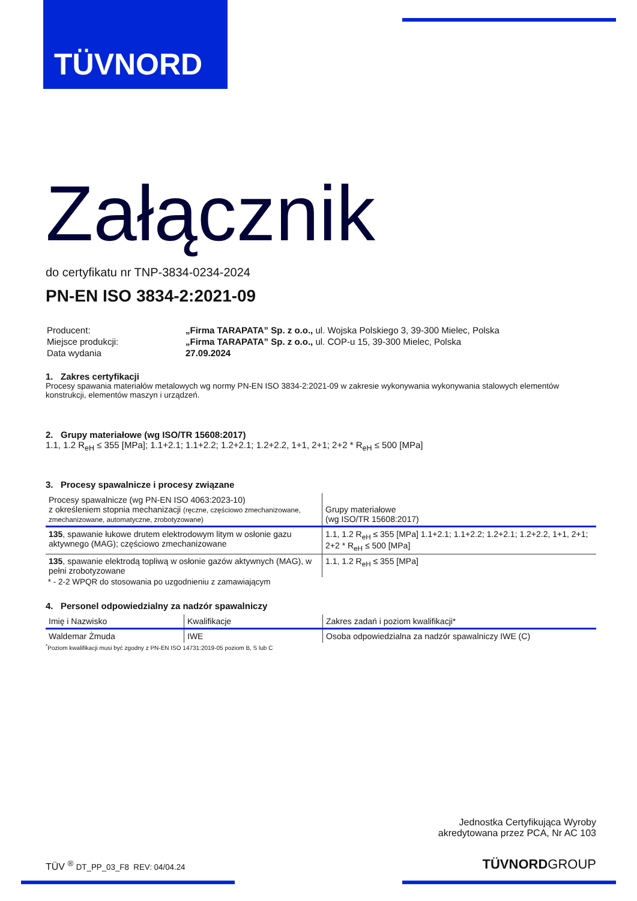TÜVNORD
Załącznik
do certyfikatu nr TNP-3834-0234-2024
PN-EN ISO 3834-2:2021-09
| Producent: | „Firma TARAPATA” Sp. z o.o., ul. Wojska Polskiego 3, 39-300 Mielec, Polska |
| Miejsce produkcji: | „Firma TARAPATA” Sp. z o.o., ul. COP-u 15, 39-300 Mielec, Polska |
| Data wydania | 27.09.2024 |
1. Zakres certyfikacji
Procesy spawania materiałów metalowych wg normy PN-EN ISO 3834-2:2021-09 w zakresie wykonywania wykonywania stalowych elementów konstrukcji, elementów maszyn i urządzeń.
2. Grupy materiałowe (wg ISO/TR 15608:2017)
1.1, 1.2 R<sub>eH</sub> ≤ 355 [MPa]; 1.1+2.1; 1.1+2.2; 1.2+2.1; 1.2+2.2, 1+1, 2+1; 2+2 * R<sub>eH</sub> ≤ 500 [MPa]
3. Procesy spawalnicze i procesy związane
| Procesy spawalnicze (wg PN-EN ISO 4063:2023-10) z określeniem stopnia mechanizacji (ręczne, częściowo zmechanizowane, zmechanizowane, automatyczne, zrobotyzowane) | Grupy materiałowe (wg ISO/TR 15608:2017) |
| --- | --- |
| 135 , spawanie łukowe drutem elektrodowym litym w osłonie gazu aktywnego (MAG); częściowo zmechanizowane | 1.1, 1.2 R<sub>eH</sub> ≤ 355 [MPa] 1.1+2.1; 1.1+2.2; 1.2+2.1; 1.2+2.2, 1+1, 2+1; 2+2 * R<sub>eH</sub> ≤ 500 [MPa] |
| 135 , spawanie elektrodą topliwą w osłonie gazów aktywnych (MAG), w pełni zrobotyzowane | 1.1, 1.2 R<sub>eH</sub> ≤ 355 [MPa] |
* - 2-2 WPQR do stosowania po uzgodnieniu z zamawiającym
4. Personel odpowiedzialny za nadzór spawalniczy
| Imię i Nazwisko | Kwalifikacje | Zakres zadań i poziom kwalifikacji* |
| --- | --- | --- |
| Waldemar Żmuda | IWE | Osoba odpowiedzialna za nadzór spawalniczy IWE (C) |
<sup>*</sup> Poziom kwalifikacji musi być zgodny z PN-EN ISO 14731:2019-05 poziom B, S lub C
Jednostka Certyfikująca Wyroby
akredytowana przez PCA, Nr AC 103
TÜV <sup>®</sup> DT_PP_03_F8 REV: 04/04.24 TÜVNORDGROUP